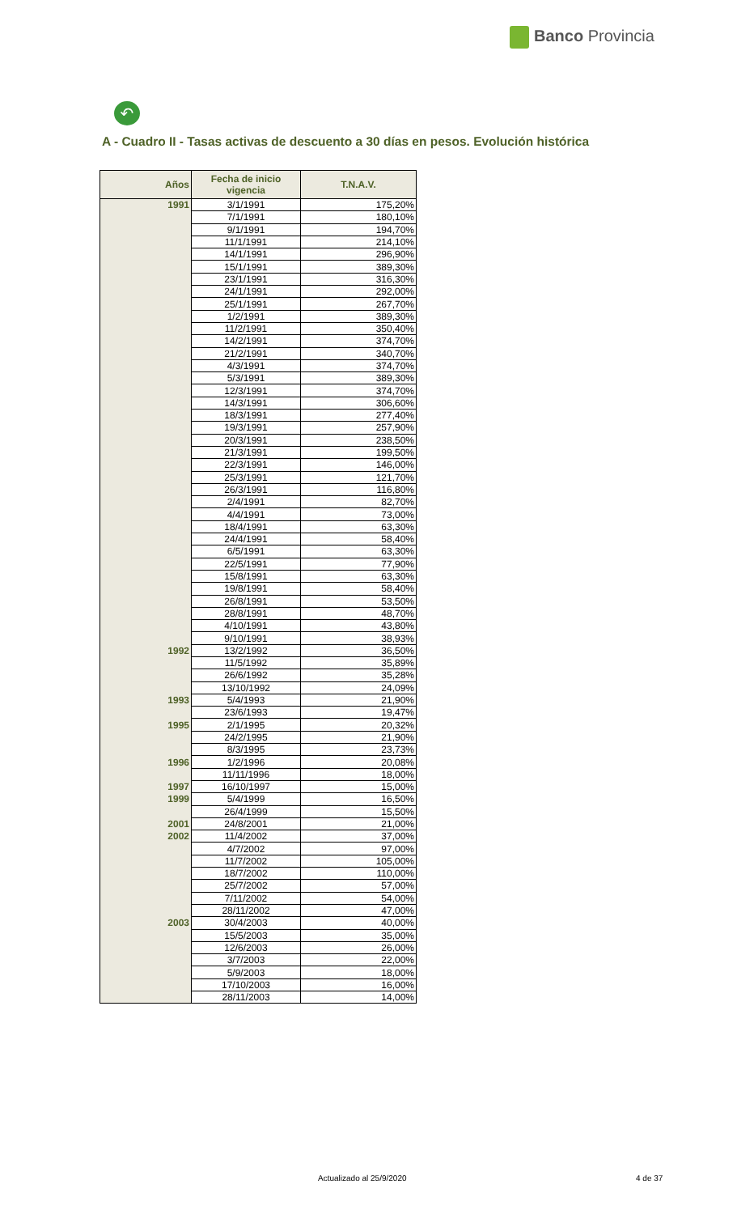Banco Provincia
↶
A - Cuadro II - Tasas activas de descuento a 30 días en pesos. Evolución histórica
| Años | Fecha de inicio vigencia | T.N.A.V. |
| --- | --- | --- |
| 1991 | 3/1/1991 | 175,20% |
| | 7/1/1991 | 180,10% |
| | 9/1/1991 | 194,70% |
| | 11/1/1991 | 214,10% |
| | 14/1/1991 | 296,90% |
| | 15/1/1991 | 389,30% |
| | 23/1/1991 | 316,30% |
| | 24/1/1991 | 292,00% |
| | 25/1/1991 | 267,70% |
| | 1/2/1991 | 389,30% |
| | 11/2/1991 | 350,40% |
| | 14/2/1991 | 374,70% |
| | 21/2/1991 | 340,70% |
| | 4/3/1991 | 374,70% |
| | 5/3/1991 | 389,30% |
| | 12/3/1991 | 374,70% |
| | 14/3/1991 | 306,60% |
| | 18/3/1991 | 277,40% |
| | 19/3/1991 | 257,90% |
| | 20/3/1991 | 238,50% |
| | 21/3/1991 | 199,50% |
| | 22/3/1991 | 146,00% |
| | 25/3/1991 | 121,70% |
| | 26/3/1991 | 116,80% |
| | 2/4/1991 | 82,70% |
| | 4/4/1991 | 73,00% |
| | 18/4/1991 | 63,30% |
| | 24/4/1991 | 58,40% |
| | 6/5/1991 | 63,30% |
| | 22/5/1991 | 77,90% |
| | 15/8/1991 | 63,30% |
| | 19/8/1991 | 58,40% |
| | 26/8/1991 | 53,50% |
| | 28/8/1991 | 48,70% |
| | 4/10/1991 | 43,80% |
| | 9/10/1991 | 38,93% |
| 1992 | 13/2/1992 | 36,50% |
| | 11/5/1992 | 35,89% |
| | 26/6/1992 | 35,28% |
| | 13/10/1992 | 24,09% |
| 1993 | 5/4/1993 | 21,90% |
| | 23/6/1993 | 19,47% |
| 1995 | 2/1/1995 | 20,32% |
| | 24/2/1995 | 21,90% |
| | 8/3/1995 | 23,73% |
| 1996 | 1/2/1996 | 20,08% |
| | 11/11/1996 | 18,00% |
| 1997 | 16/10/1997 | 15,00% |
| 1999 | 5/4/1999 | 16,50% |
| | 26/4/1999 | 15,50% |
| 2001 | 24/8/2001 | 21,00% |
| 2002 | 11/4/2002 | 37,00% |
| | 4/7/2002 | 97,00% |
| | 11/7/2002 | 105,00% |
| | 18/7/2002 | 110,00% |
| | 25/7/2002 | 57,00% |
| | 7/11/2002 | 54,00% |
| | 28/11/2002 | 47,00% |
| 2003 | 30/4/2003 | 40,00% |
| | 15/5/2003 | 35,00% |
| | 12/6/2003 | 26,00% |
| | 3/7/2003 | 22,00% |
| | 5/9/2003 | 18,00% |
| | 17/10/2003 | 16,00% |
| | 28/11/2003 | 14,00% |
Actualizado al 25/9/2020 4 de 37